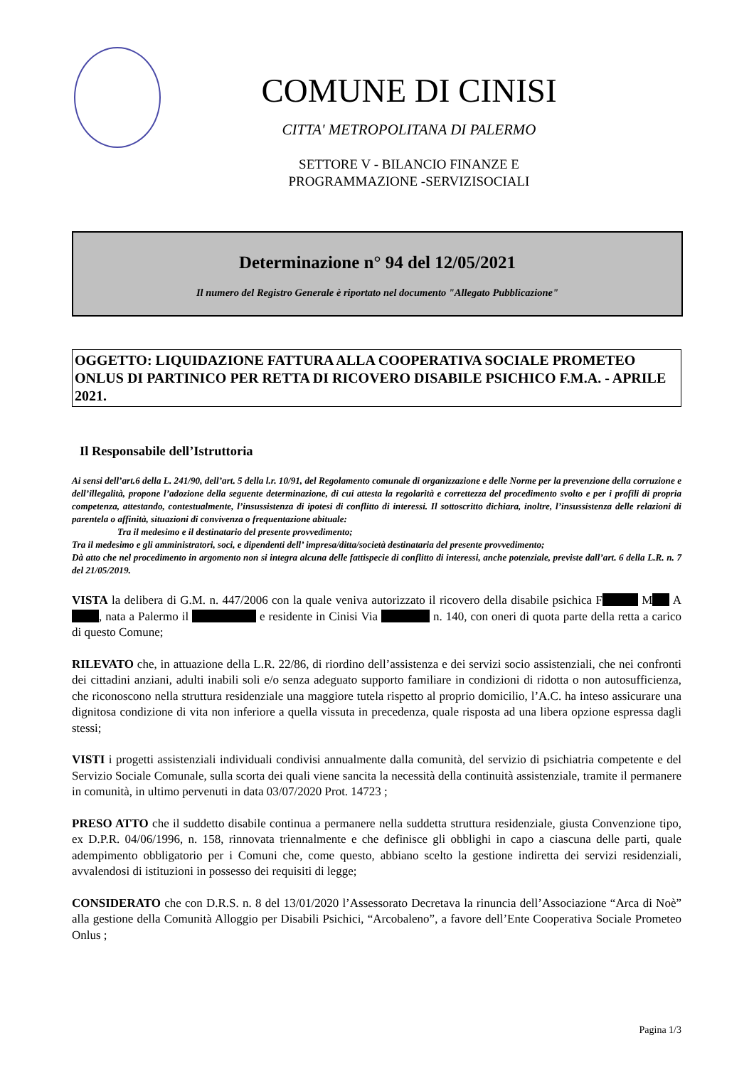COMUNE DI CINISI
CITTA' METROPOLITANA DI PALERMO
SETTORE V - BILANCIO FINANZE E
PROGRAMMAZIONE -SERVIZISOCIALI
Determinazione n° 94 del 12/05/2021
Il numero del Registro Generale è riportato nel documento "Allegato Pubblicazione"
OGGETTO: LIQUIDAZIONE FATTURA ALLA COOPERATIVA SOCIALE PROMETEO ONLUS DI PARTINICO PER RETTA DI RICOVERO DISABILE PSICHICO F.M.A. - APRILE 2021.
Il Responsabile dell’Istruttoria
Ai sensi dell’art.6 della L. 241/90, dell’art. 5 della l.r. 10/91, del Regolamento comunale di organizzazione e delle Norme per la prevenzione della corruzione e dell’illegalità, propone l’adozione della seguente determinazione, di cui attesta la regolarità e correttezza del procedimento svolto e per i profili di propria competenza, attestando, contestualmente, l’insussistenza di ipotesi di conflitto di interessi. Il sottoscritto dichiara, inoltre, l’insussistenza delle relazioni di parentela o affinità, situazioni di convivenza o frequentazione abituale:
Tra il medesimo e il destinatario del presente provvedimento;
Tra il medesimo e gli amministratori, soci, e dipendenti dell’ impresa/ditta/società destinataria del presente provvedimento;
Dà atto che nel procedimento in argomento non si integra alcuna delle fattispecie di conflitto di interessi, anche potenziale, previste dall’art. 6 della L.R. n. 7 del 21/05/2019.
VISTA la delibera di G.M. n. 447/2006 con la quale veniva autorizzato il ricovero della disabile psichica F M A , nata a Palermo il e residente in Cinisi Via n. 140, con oneri di quota parte della retta a carico di questo Comune;
RILEVATO che, in attuazione della L.R. 22/86, di riordino dell’assistenza e dei servizi socio assistenziali, che nei confronti dei cittadini anziani, adulti inabili soli e/o senza adeguato supporto familiare in condizioni di ridotta o non autosufficienza, che riconoscono nella struttura residenziale una maggiore tutela rispetto al proprio domicilio, l’A.C. ha inteso assicurare una dignitosa condizione di vita non inferiore a quella vissuta in precedenza, quale risposta ad una libera opzione espressa dagli stessi;
VISTI i progetti assistenziali individuali condivisi annualmente dalla comunità, del servizio di psichiatria competente e del Servizio Sociale Comunale, sulla scorta dei quali viene sancita la necessità della continuità assistenziale, tramite il permanere in comunità, in ultimo pervenuti in data 03/07/2020 Prot. 14723 ;
PRESO ATTO che il suddetto disabile continua a permanere nella suddetta struttura residenziale, giusta Convenzione tipo, ex D.P.R. 04/06/1996, n. 158, rinnovata triennalmente e che definisce gli obblighi in capo a ciascuna delle parti, quale adempimento obbligatorio per i Comuni che, come questo, abbiano scelto la gestione indiretta dei servizi residenziali, avvalendosi di istituzioni in possesso dei requisiti di legge;
CONSIDERATO che con D.R.S. n. 8 del 13/01/2020 l’Assessorato Decretava la rinuncia dell’Associazione “Arca di Noè” alla gestione della Comunità Alloggio per Disabili Psichici, “Arcobaleno”, a favore dell’Ente Cooperativa Sociale Prometeo Onlus ;
Pagina 1/3